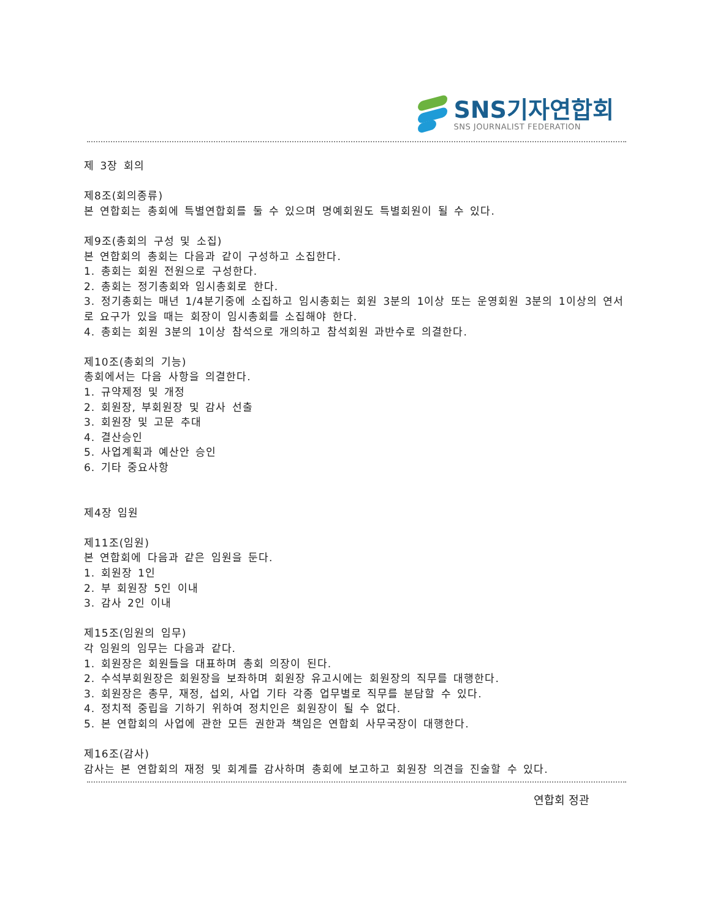SNS기자연합회
SNS JOURNALIST FEDERATION
제 3장 회의
제8조(회의종류)
본 연합회는 총회에 특별연합회를 둘 수 있으며 명예회원도 특별회원이 될 수 있다.
제9조(총회의 구성 및 소집)
본 연합회의 총회는 다음과 같이 구성하고 소집한다.
1. 총회는 회원 전원으로 구성한다.
2. 총회는 정기총회와 임시총회로 한다.
3. 정기총회는 매년 1/4분기중에 소집하고 임시총회는 회원 3분의 1이상 또는 운영회원 3분의 1이상의 연서로 요구가 있을 때는 회장이 임시총회를 소집해야 한다.
4. 총회는 회원 3분의 1이상 참석으로 개의하고 참석회원 과반수로 의결한다.
제10조(총회의 기능)
총회에서는 다음 사항을 의결한다.
1. 규약제정 및 개정
2. 회원장, 부회원장 및 감사 선출
3. 회원장 및 고문 추대
4. 결산승인
5. 사업계획과 예산안 승인
6. 기타 중요사항
제4장 임원
제11조(임원)
본 연합회에 다음과 같은 임원을 둔다.
1. 회원장 1인
2. 부 회원장 5인 이내
3. 감사 2인 이내
제15조(임원의 임무)
각 임원의 임무는 다음과 같다.
1. 회원장은 회원들을 대표하며 총회 의장이 된다.
2. 수석부회원장은 회원장을 보좌하며 회원장 유고시에는 회원장의 직무를 대행한다.
3. 회원장은 총무, 재정, 섭외, 사업 기타 각종 업무별로 직무를 분담할 수 있다.
4. 정치적 중립을 기하기 위하여 정치인은 회원장이 될 수 없다.
5. 본 연합회의 사업에 관한 모든 권한과 책임은 연합회 사무국장이 대행한다.
제16조(감사)
감사는 본 연합회의 재정 및 회계를 감사하며 총회에 보고하고 회원장 의견을 진술할 수 있다.
연합회 정관